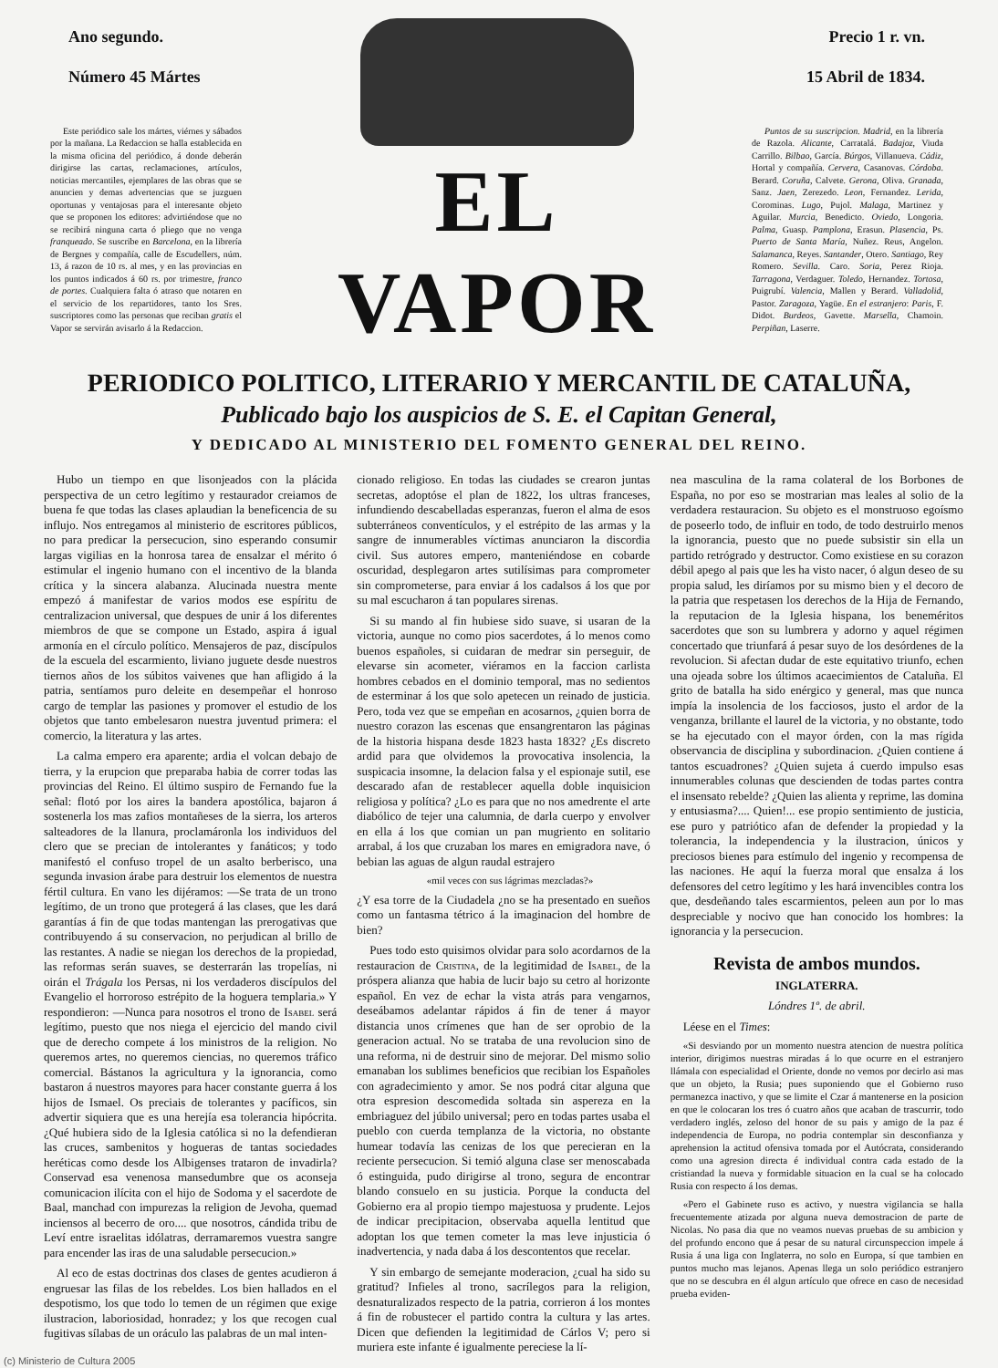Ano segundo.
Número 45 Mártes
Este periódico sale los mártes, viérnes y sábados por la mañana. La Redaccion se halla establecida en la misma oficina del periódico, á donde deberán dirigirse las cartas, reclamaciones, artículos, noticias mercantiles, ejemplares de las obras que se anuncien y demas advertencias que se juzguen oportunas y ventajosas para el interesante objeto que se proponen los editores: advirtiéndose que no se recibirá ninguna carta ó pliego que no venga franqueado. Se suscribe en Barcelona, en la librería de Bergnes y compañía, calle de Escudellers, núm. 13, á razon de 10 rs. al mes, y en las provincias en los puntos indicados á 60 rs. por trimestre, franco de portes. Cualquiera falta ó atraso que notaren en el servicio de los repartidores, tanto los Sres. suscriptores como las personas que reciban gratis el Vapor se servirán avisarlo á la Redaccion.
EL VAPOR
Precio 1 r. vn.
15 Abril de 1834.
Puntos de su suscripcion. Madrid, en la librería de Razola. Alicante, Carratalá. Badajoz, Viuda Carrillo. Bilbao, García. Búrgos, Villanueva. Cádiz, Hortal y compañía. Cervera, Casanovas. Córdoba. Berard. Coruña, Calvete. Gerona, Oliva. Granada, Sanz. Jaen, Zerezedo. Leon, Fernandez. Lerida, Corominas. Lugo, Pujol. Malaga, Martinez y Aguilar. Murcia, Benedicto. Oviedo, Longoria. Palma, Guasp. Pamplona, Erasun. Plasencia, Ps. Puerto de Santa María, Nuñez. Reus, Angelon. Salamanca, Reyes. Santander, Otero. Santiago, Rey Romero. Sevilla. Caro. Soria, Perez Rioja. Tarragona, Verdaguer. Toledo, Hernandez. Tortosa, Puigrubí. Valencia, Mallen y Berard. Valladolid, Pastor. Zaragoza, Yagüe. En el estranjero: Paris, F. Didot. Burdeos, Gavette. Marsella, Chamoin. Perpiñan, Laserre.
PERIODICO POLITICO, LITERARIO Y MERCANTIL DE CATALUÑA,
Publicado bajo los auspicios de S. E. el Capitan General,
Y DEDICADO AL MINISTERIO DEL FOMENTO GENERAL DEL REINO.
Hubo un tiempo en que lisonjeados con la plácida perspectiva de un cetro legítimo y restaurador creiamos de buena fe que todas las clases aplaudian la beneficencia de su influjo. Nos entregamos al ministerio de escritores públicos, no para predicar la persecucion, sino esperando consumir largas vigilias en la honrosa tarea de ensalzar el mérito ó estimular el ingenio humano con el incentivo de la blanda crítica y la sincera alabanza. Alucinada nuestra mente empezó á manifestar de varios modos ese espíritu de centralizacion universal, que despues de unir á los diferentes miembros de que se compone un Estado, aspira á igual armonía en el círculo político. Mensajeros de paz, discípulos de la escuela del escarmiento, liviano juguete desde nuestros tiernos años de los súbitos vaivenes que han afligido á la patria, sentíamos puro deleite en desempeñar el honroso cargo de templar las pasiones y promover el estudio de los objetos que tanto embelesaron nuestra juventud primera: el comercio, la literatura y las artes.
La calma empero era aparente; ardia el volcan debajo de tierra, y la erupcion que preparaba habia de correr todas las provincias del Reino. El último suspiro de Fernando fue la señal: flotó por los aires la bandera apostólica, bajaron á sostenerla los mas zafios montañeses de la sierra, los arteros salteadores de la llanura, proclamáronla los individuos del clero que se precian de intolerantes y fanáticos; y todo manifestó el confuso tropel de un asalto berberisco, una segunda invasion árabe para destruir los elementos de nuestra fértil cultura. En vano les dijéramos: —Se trata de un trono legítimo, de un trono que protegerá á las clases, que les dará garantías á fin de que todas mantengan las prerogativas que contribuyendo á su conservacion, no perjudican al brillo de las restantes. A nadie se niegan los derechos de la propiedad, las reformas serán suaves, se desterrarán las tropelías, ni oirán el Trágala los Persas, ni los verdaderos discípulos del Evangelio el horroroso estrépito de la hoguera templaria.» Y respondieron: —Nunca para nosotros el trono de Isabel será legítimo, puesto que nos niega el ejercicio del mando civil que de derecho compete á los ministros de la religion. No queremos artes, no queremos ciencias, no queremos tráfico comercial. Bástanos la agricultura y la ignorancia, como bastaron á nuestros mayores para hacer constante guerra á los hijos de Ismael. Os preciais de tolerantes y pacíficos, sin advertir siquiera que es una herejía esa tolerancia hipócrita. ¿Qué hubiera sido de la Iglesia católica si no la defendieran las cruces, sambenitos y hogueras de tantas sociedades heréticas como desde los Albigenses trataron de invadirla? Conservad esa venenosa mansedumbre que os aconseja comunicacion ilícita con el hijo de Sodoma y el sacerdote de Baal, manchad con impurezas la religion de Jevoha, quemad inciensos al becerro de oro.... que nosotros, cándida tribu de Leví entre israelitas idólatras, derramaremos vuestra sangre para encender las iras de una saludable persecucion.»
Al eco de estas doctrinas dos clases de gentes acudieron á engruesar las filas de los rebeldes. Los bien hallados en el despotismo, los que todo lo temen de un régimen que exige ilustracion, laboriosidad, honradez; y los que recogen cual fugitivas sílabas de un oráculo las palabras de un mal inten-
cionado religioso. En todas las ciudades se crearon juntas secretas, adoptóse el plan de 1822, los ultras franceses, infundiendo descabelladas esperanzas, fueron el alma de esos subterráneos conventículos, y el estrépito de las armas y la sangre de innumerables víctimas anunciaron la discordia civil. Sus autores empero, manteniéndose en cobarde oscuridad, desplegaron artes sutilísimas para comprometer sin comprometerse, para enviar á los cadalsos á los que por su mal escucharon á tan populares sirenas.
Si su mando al fin hubiese sido suave, si usaran de la victoria, aunque no como pios sacerdotes, á lo menos como buenos españoles, si cuidaran de medrar sin perseguir, de elevarse sin acometer, viéramos en la faccion carlista hombres cebados en el dominio temporal, mas no sedientos de esterminar á los que solo apetecen un reinado de justicia. Pero, toda vez que se empeñan en acosarnos, ¿quien borra de nuestro corazon las escenas que ensangrentaron las páginas de la historia hispana desde 1823 hasta 1832? ¿Es discreto ardid para que olvidemos la provocativa insolencia, la suspicacia insomne, la delacion falsa y el espionaje sutil, ese descarado afan de restablecer aquella doble inquisicion religiosa y política? ¿Lo es para que no nos amedrente el arte diabólico de tejer una calumnia, de darla cuerpo y envolver en ella á los que comian un pan mugriento en solitario arrabal, á los que cruzaban los mares en emigradora nave, ó bebian las aguas de algun raudal estrajero
«mil veces con sus lágrimas mezcladas?»
¿Y esa torre de la Ciudadela ¿no se ha presentado en sueños como un fantasma tétrico á la imaginacion del hombre de bien?
Pues todo esto quisimos olvidar para solo acordarnos de la restauracion de Cristina, de la legitimidad de Isabel, de la próspera alianza que habia de lucir bajo su cetro al horizonte español. En vez de echar la vista atrás para vengarnos, deseábamos adelantar rápidos á fin de tener á mayor distancia unos crímenes que han de ser oprobio de la generacion actual. No se trataba de una revolucion sino de una reforma, ni de destruir sino de mejorar. Del mismo solio emanaban los sublimes beneficios que recibian los Españoles con agradecimiento y amor. Se nos podrá citar alguna que otra espresion descomedida soltada sin aspereza en la embriaguez del júbilo universal; pero en todas partes usaba el pueblo con cuerda templanza de la victoria, no obstante humear todavía las cenizas de los que perecieran en la reciente persecucion. Si temió alguna clase ser menoscabada ó estinguida, pudo dirigirse al trono, segura de encontrar blando consuelo en su justicia. Porque la conducta del Gobierno era al propio tiempo majestuosa y prudente. Lejos de indicar precipitacion, observaba aquella lentitud que adoptan los que temen cometer la mas leve injusticia ó inadvertencia, y nada daba á los descontentos que recelar.
Y sin embargo de semejante moderacion, ¿cual ha sido su gratitud? Infieles al trono, sacrílegos para la religion, desnaturalizados respecto de la patria, corrieron á los montes á fin de robustecer el partido contra la cultura y las artes. Dicen que defienden la legitimidad de Cárlos V; pero si muriera este infante é igualmente pereciese la lí-
nea masculina de la rama colateral de los Borbones de España, no por eso se mostrarian mas leales al solio de la verdadera restauracion. Su objeto es el monstruoso egoísmo de poseerlo todo, de influir en todo, de todo destruirlo menos la ignorancia, puesto que no puede subsistir sin ella un partido retrógrado y destructor. Como existiese en su corazon débil apego al pais que les ha visto nacer, ó algun deseo de su propia salud, les diríamos por su mismo bien y el decoro de la patria que respetasen los derechos de la Hija de Fernando, la reputacion de la Iglesia hispana, los beneméritos sacerdotes que son su lumbrera y adorno y aquel régimen concertado que triunfará á pesar suyo de los desórdenes de la revolucion. Si afectan dudar de este equitativo triunfo, echen una ojeada sobre los últimos acaecimientos de Cataluña. El grito de batalla ha sido enérgico y general, mas que nunca impía la insolencia de los facciosos, justo el ardor de la venganza, brillante el laurel de la victoria, y no obstante, todo se ha ejecutado con el mayor órden, con la mas rígida observancia de disciplina y subordinacion. ¿Quien contiene á tantos escuadrones? ¿Quien sujeta á cuerdo impulso esas innumerables colunas que descienden de todas partes contra el insensato rebelde? ¿Quien las alienta y reprime, las domina y entusiasma?.... Quien!... ese propio sentimiento de justicia, ese puro y patriótico afan de defender la propiedad y la tolerancia, la independencia y la ilustracion, únicos y preciosos bienes para estímulo del ingenio y recompensa de las naciones. He aquí la fuerza moral que ensalza á los defensores del cetro legítimo y les hará invencibles contra los que, desdeñando tales escarmientos, peleen aun por lo mas despreciable y nocivo que han conocido los hombres: la ignorancia y la persecucion.
Revista de ambos mundos.
INGLATERRA.
Lóndres 1º. de abril.
Léese en el Times:
«Si desviando por un momento nuestra atencion de nuestra política interior, dirigimos nuestras miradas á lo que ocurre en el estranjero llámala con especialidad el Oriente, donde no vemos por decirlo asi mas que un objeto, la Rusia; pues suponiendo que el Gobierno ruso permanezca inactivo, y que se limite el Czar á mantenerse en la posicion en que le colocaran los tres ó cuatro años que acaban de trascurrir, todo verdadero inglés, zeloso del honor de su pais y amigo de la paz é independencia de Europa, no podria contemplar sin desconfianza y aprehension la actitud ofensiva tomada por el Autócrata, considerando como una agresion directa é individual contra cada estado de la cristiandad la nueva y formidable situacion en la cual se ha colocado Rusia con respecto á los demas.
«Pero el Gabinete ruso es activo, y nuestra vigilancia se halla frecuentemente atizada por alguna nueva demostracion de parte de Nicolas. No pasa dia que no veamos nuevas pruebas de su ambicion y del profundo encono que á pesar de su natural circunspeccion impele á Rusia á una liga con Inglaterra, no solo en Europa, sí que tambien en puntos mucho mas lejanos. Apenas llega un solo periódico estranjero que no se descubra en él algun artículo que ofrece en caso de necesidad prueba eviden-
(c) Ministerio de Cultura 2005